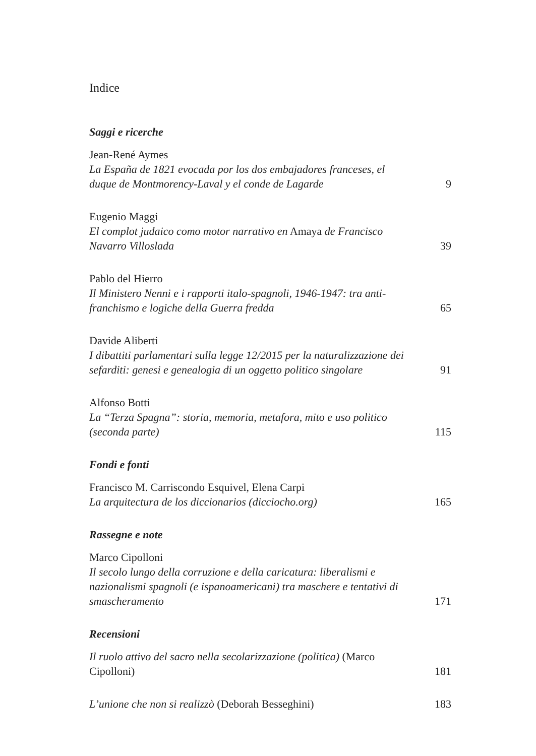Indice
Saggi e ricerche
Jean-René Aymes
La España de 1821 evocada por los dos embajadores franceses, el duque de Montmorency-Laval y el conde de Lagarde
9
Eugenio Maggi
El complot judaico como motor narrativo en Amaya de Francisco Navarro Villoslada
39
Pablo del Hierro
Il Ministero Nenni e i rapporti italo-spagnoli, 1946-1947: tra anti-franchismo e logiche della Guerra fredda
65
Davide Aliberti
I dibattiti parlamentari sulla legge 12/2015 per la naturalizzazione dei sefarditi: genesi e genealogia di un oggetto politico singolare
91
Alfonso Botti
La “Terza Spagna”: storia, memoria, metafora, mito e uso politico (seconda parte)
115
Fondi e fonti
Francisco M. Carriscondo Esquivel, Elena Carpi
La arquitectura de los diccionarios (dicciocho.org)
165
Rassegne e note
Marco Cipolloni
Il secolo lungo della corruzione e della caricatura: liberalismi e nazionalismi spagnoli (e ispanoamericani) tra maschere e tentativi di smascheramento
171
Recensioni
Il ruolo attivo del sacro nella secolarizzazione (politica) (Marco Cipolloni)
181
L’unione che non si realizzò (Deborah Besseghini)
183